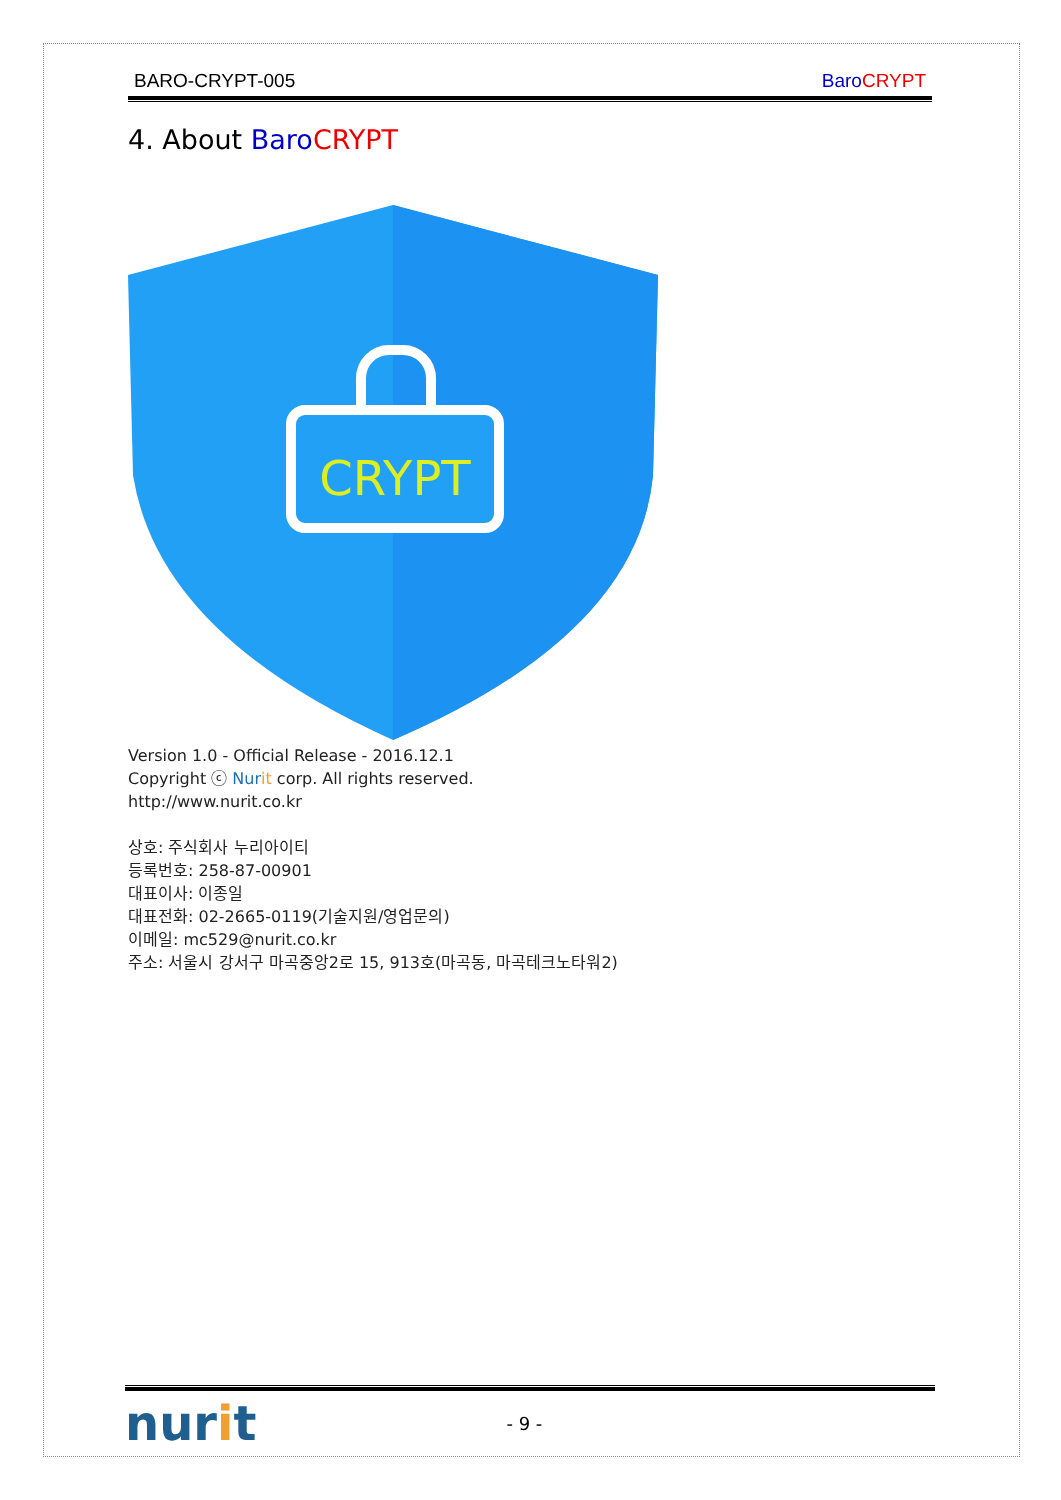BARO-CRYPT-005 Baro CRYPT
4. About Baro CRYPT
CRYPT
Version 1.0 - Official Release - 2016.12.1
Copyright ⓒ Nur it corp. All rights reserved.
http://www.nurit.co.kr
상호: 주식회사 누리아이티
등록번호: 258-87-00901
대표이사: 이종일
대표전화: 02-2665-0119(기술지원/영업문의)
이메일: mc529@nurit.co.kr
주소: 서울시 강서구 마곡중앙2로 15, 913호(마곡동, 마곡테크노타워2)
nurit - 9 -